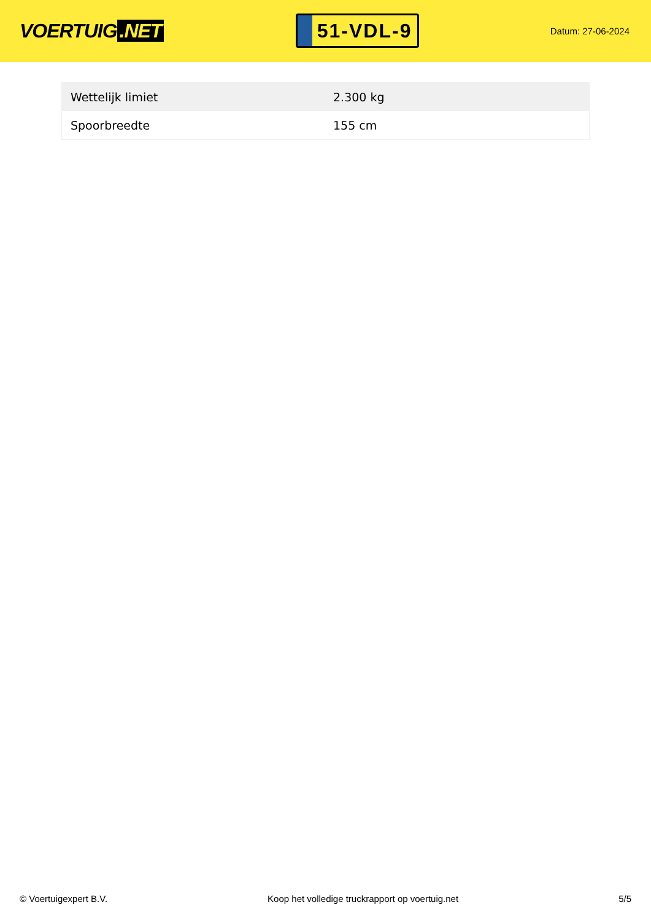VOERTUIG.NET
51-VDL-9
Datum: 27-06-2024
| Wettelijk limiet | 2.300 kg |
| Spoorbreedte | 155 cm |
© Voertuigexpert B.V. Koop het volledige truckrapport op voertuig.net 5/5